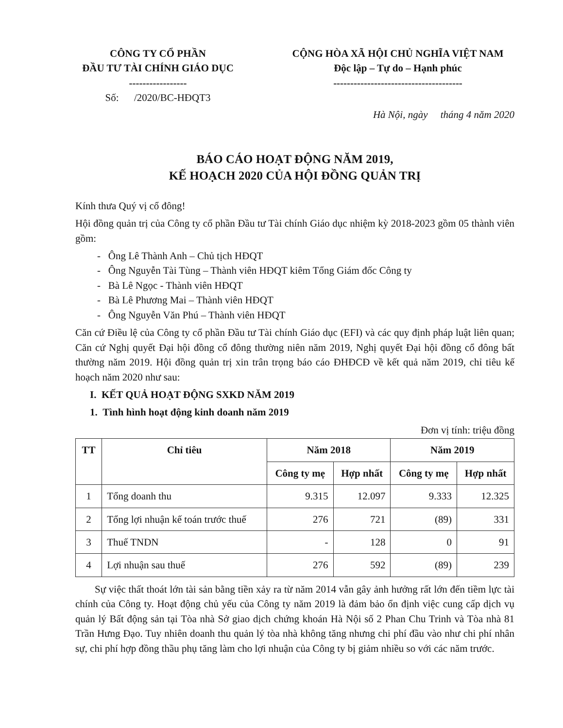CÔNG TY CỔ PHẦN
ĐẦU TƯ TÀI CHÍNH GIÁO DỤC
-----------------
Số: /2020/BC-HĐQT3
CỘNG HÒA XÃ HỘI CHỦ NGHĨA VIỆT NAM
Độc lập – Tự do – Hạnh phúc
--------------------------------------
Hà Nội, ngày tháng 4 năm 2020
BÁO CÁO HOẠT ĐỘNG NĂM 2019,
KẾ HOẠCH 2020 CỦA HỘI ĐỒNG QUẢN TRỊ
Kính thưa Quý vị cổ đông!
Hội đồng quản trị của Công ty cổ phần Đầu tư Tài chính Giáo dục nhiệm kỳ 2018-2023 gồm 05 thành viên gồm:
- Ông Lê Thành Anh – Chủ tịch HĐQT
- Ông Nguyễn Tài Tùng – Thành viên HĐQT kiêm Tổng Giám đốc Công ty
- Bà Lê Ngọc - Thành viên HĐQT
- Bà Lê Phương Mai – Thành viên HĐQT
- Ông Nguyễn Văn Phú – Thành viên HĐQT
Căn cứ Điều lệ của Công ty cổ phần Đầu tư Tài chính Giáo dục (EFI) và các quy định pháp luật liên quan; Căn cứ Nghị quyết Đại hội đồng cổ đông thường niên năm 2019, Nghị quyết Đại hội đồng cổ đông bất thường năm 2019. Hội đồng quản trị xin trân trọng báo cáo ĐHĐCĐ về kết quả năm 2019, chỉ tiêu kế hoạch năm 2020 như sau:
I. KẾT QUẢ HOẠT ĐỘNG SXKD NĂM 2019
1. Tình hình hoạt động kinh doanh năm 2019
Đơn vị tính: triệu đồng
| TT | Chỉ tiêu | Năm 2018 | | Năm 2019 | |
| --- | --- | --- | --- | --- | --- |
| | | Công ty mẹ | Hợp nhất | Công ty mẹ | Hợp nhất |
| 1 | Tổng doanh thu | 9.315 | 12.097 | 9.333 | 12.325 |
| 2 | Tổng lợi nhuận kế toán trước thuế | 276 | 721 | (89) | 331 |
| 3 | Thuế TNDN | - | 128 | 0 | 91 |
| 4 | Lợi nhuận sau thuế | 276 | 592 | (89) | 239 |
Sự việc thất thoát lớn tài sản bằng tiền xảy ra từ năm 2014 vẫn gây ảnh hưởng rất lớn đến tiềm lực tài chính của Công ty. Hoạt động chủ yếu của Công ty năm 2019 là đảm bảo ổn định việc cung cấp dịch vụ quản lý Bất động sản tại Tòa nhà Sở giao dịch chứng khoán Hà Nội số 2 Phan Chu Trinh và Tòa nhà 81 Trần Hưng Đạo. Tuy nhiên doanh thu quản lý tòa nhà không tăng nhưng chi phí đầu vào như chi phí nhân sự, chi phí hợp đồng thầu phụ tăng làm cho lợi nhuận của Công ty bị giảm nhiều so với các năm trước.